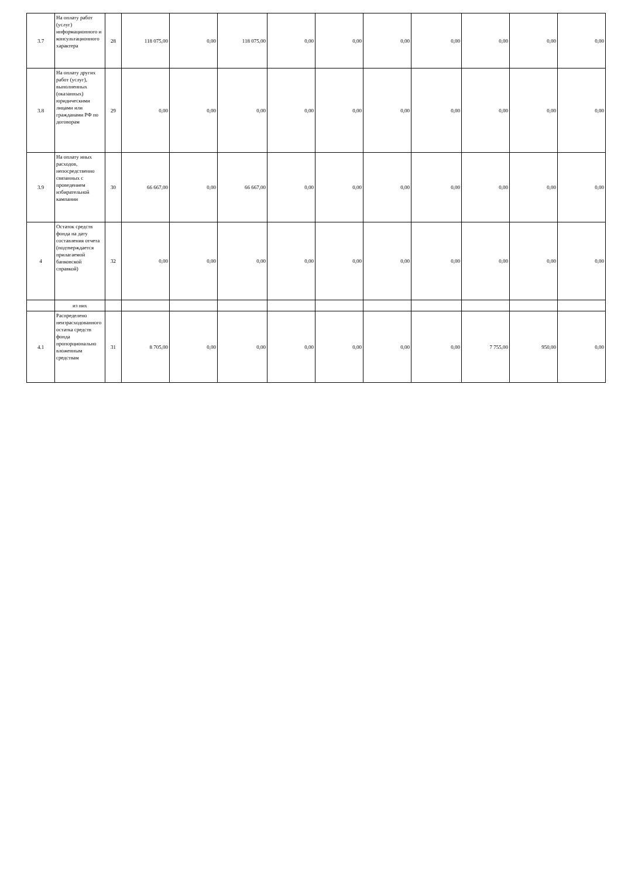| 3.7 | На оплату работ (услуг) информационного и консультационного характера | 28 | 118 075,00 | 0,00 | 118 075,00 | 0,00 | 0,00 | 0,00 | 0,00 | 0,00 | 0,00 | 0,00 |
| 3.8 | На оплату других работ (услуг), выполненных (оказанных) юридическими лицами или гражданами РФ по договорам | 29 | 0,00 | 0,00 | 0,00 | 0,00 | 0,00 | 0,00 | 0,00 | 0,00 | 0,00 | 0,00 |
| 3.9 | На оплату иных расходов, непосредственно связанных с проведением избирательной кампании | 30 | 66 667,00 | 0,00 | 66 667,00 | 0,00 | 0,00 | 0,00 | 0,00 | 0,00 | 0,00 | 0,00 |
| 4 | Остаток средств фонда на дату составления отчета (подтверждается прилагаемой банковской справкой) | 32 | 0,00 | 0,00 | 0,00 | 0,00 | 0,00 | 0,00 | 0,00 | 0,00 | 0,00 | 0,00 |
| | из них | | | | | | | | | | | |
| 4.1 | Распределено неизрасходованного остатка средств фонда пропорционально вложенным средствам | 31 | 8 705,00 | 0,00 | 0,00 | 0,00 | 0,00 | 0,00 | 0,00 | 7 755,00 | 950,00 | 0,00 |